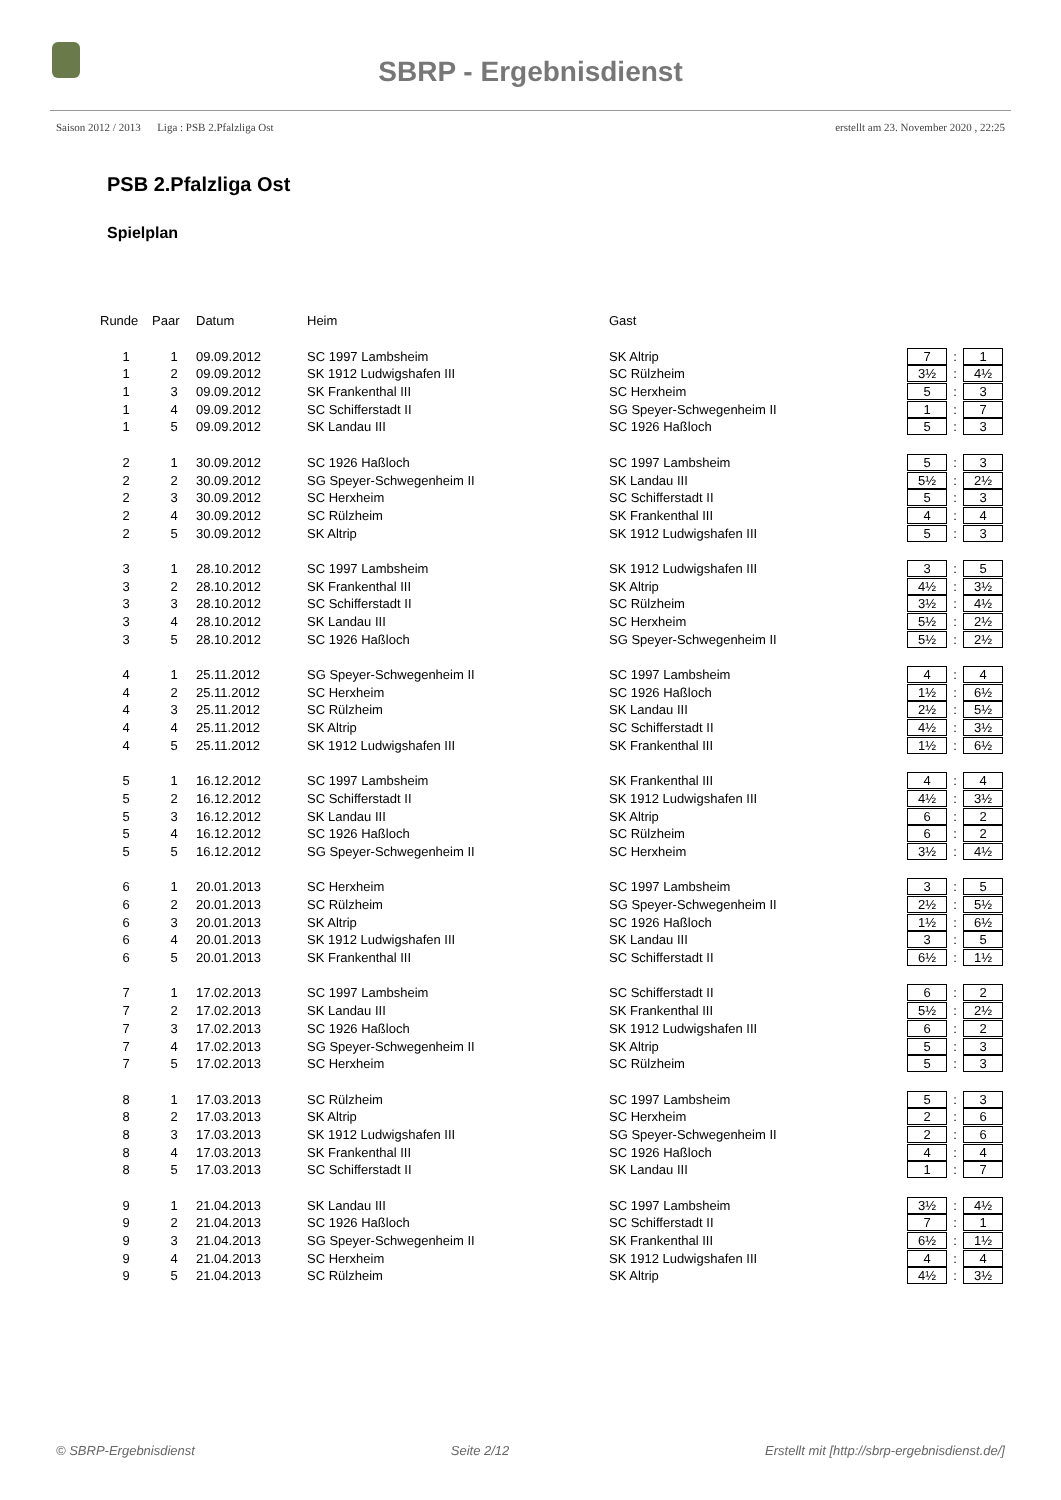SBRP - Ergebnisdienst
Saison 2012 / 2013 Liga : PSB 2.Pfalzliga Ost erstellt am 23. November 2020 , 22:25
PSB 2.Pfalzliga Ost
Spielplan
| Runde | Paar | Datum | Heim | Gast | | | |
| --- | --- | --- | --- | --- | --- | --- | --- |
| 1 | 1 | 09.09.2012 | SC 1997 Lambsheim | SK Altrip | 7 | : | 1 |
| 1 | 2 | 09.09.2012 | SK 1912 Ludwigshafen III | SC Rülzheim | 3½ | : | 4½ |
| 1 | 3 | 09.09.2012 | SK Frankenthal III | SC Herxheim | 5 | : | 3 |
| 1 | 4 | 09.09.2012 | SC Schifferstadt II | SG Speyer-Schwegenheim II | 1 | : | 7 |
| 1 | 5 | 09.09.2012 | SK Landau III | SC 1926 Haßloch | 5 | : | 3 |
| 2 | 1 | 30.09.2012 | SC 1926 Haßloch | SC 1997 Lambsheim | 5 | : | 3 |
| 2 | 2 | 30.09.2012 | SG Speyer-Schwegenheim II | SK Landau III | 5½ | : | 2½ |
| 2 | 3 | 30.09.2012 | SC Herxheim | SC Schifferstadt II | 5 | : | 3 |
| 2 | 4 | 30.09.2012 | SC Rülzheim | SK Frankenthal III | 4 | : | 4 |
| 2 | 5 | 30.09.2012 | SK Altrip | SK 1912 Ludwigshafen III | 5 | : | 3 |
| 3 | 1 | 28.10.2012 | SC 1997 Lambsheim | SK 1912 Ludwigshafen III | 3 | : | 5 |
| 3 | 2 | 28.10.2012 | SK Frankenthal III | SK Altrip | 4½ | : | 3½ |
| 3 | 3 | 28.10.2012 | SC Schifferstadt II | SC Rülzheim | 3½ | : | 4½ |
| 3 | 4 | 28.10.2012 | SK Landau III | SC Herxheim | 5½ | : | 2½ |
| 3 | 5 | 28.10.2012 | SC 1926 Haßloch | SG Speyer-Schwegenheim II | 5½ | : | 2½ |
| 4 | 1 | 25.11.2012 | SG Speyer-Schwegenheim II | SC 1997 Lambsheim | 4 | : | 4 |
| 4 | 2 | 25.11.2012 | SC Herxheim | SC 1926 Haßloch | 1½ | : | 6½ |
| 4 | 3 | 25.11.2012 | SC Rülzheim | SK Landau III | 2½ | : | 5½ |
| 4 | 4 | 25.11.2012 | SK Altrip | SC Schifferstadt II | 4½ | : | 3½ |
| 4 | 5 | 25.11.2012 | SK 1912 Ludwigshafen III | SK Frankenthal III | 1½ | : | 6½ |
| 5 | 1 | 16.12.2012 | SC 1997 Lambsheim | SK Frankenthal III | 4 | : | 4 |
| 5 | 2 | 16.12.2012 | SC Schifferstadt II | SK 1912 Ludwigshafen III | 4½ | : | 3½ |
| 5 | 3 | 16.12.2012 | SK Landau III | SK Altrip | 6 | : | 2 |
| 5 | 4 | 16.12.2012 | SC 1926 Haßloch | SC Rülzheim | 6 | : | 2 |
| 5 | 5 | 16.12.2012 | SG Speyer-Schwegenheim II | SC Herxheim | 3½ | : | 4½ |
| 6 | 1 | 20.01.2013 | SC Herxheim | SC 1997 Lambsheim | 3 | : | 5 |
| 6 | 2 | 20.01.2013 | SC Rülzheim | SG Speyer-Schwegenheim II | 2½ | : | 5½ |
| 6 | 3 | 20.01.2013 | SK Altrip | SC 1926 Haßloch | 1½ | : | 6½ |
| 6 | 4 | 20.01.2013 | SK 1912 Ludwigshafen III | SK Landau III | 3 | : | 5 |
| 6 | 5 | 20.01.2013 | SK Frankenthal III | SC Schifferstadt II | 6½ | : | 1½ |
| 7 | 1 | 17.02.2013 | SC 1997 Lambsheim | SC Schifferstadt II | 6 | : | 2 |
| 7 | 2 | 17.02.2013 | SK Landau III | SK Frankenthal III | 5½ | : | 2½ |
| 7 | 3 | 17.02.2013 | SC 1926 Haßloch | SK 1912 Ludwigshafen III | 6 | : | 2 |
| 7 | 4 | 17.02.2013 | SG Speyer-Schwegenheim II | SK Altrip | 5 | : | 3 |
| 7 | 5 | 17.02.2013 | SC Herxheim | SC Rülzheim | 5 | : | 3 |
| 8 | 1 | 17.03.2013 | SC Rülzheim | SC 1997 Lambsheim | 5 | : | 3 |
| 8 | 2 | 17.03.2013 | SK Altrip | SC Herxheim | 2 | : | 6 |
| 8 | 3 | 17.03.2013 | SK 1912 Ludwigshafen III | SG Speyer-Schwegenheim II | 2 | : | 6 |
| 8 | 4 | 17.03.2013 | SK Frankenthal III | SC 1926 Haßloch | 4 | : | 4 |
| 8 | 5 | 17.03.2013 | SC Schifferstadt II | SK Landau III | 1 | : | 7 |
| 9 | 1 | 21.04.2013 | SK Landau III | SC 1997 Lambsheim | 3½ | : | 4½ |
| 9 | 2 | 21.04.2013 | SC 1926 Haßloch | SC Schifferstadt II | 7 | : | 1 |
| 9 | 3 | 21.04.2013 | SG Speyer-Schwegenheim II | SK Frankenthal III | 6½ | : | 1½ |
| 9 | 4 | 21.04.2013 | SC Herxheim | SK 1912 Ludwigshafen III | 4 | : | 4 |
| 9 | 5 | 21.04.2013 | SC Rülzheim | SK Altrip | 4½ | : | 3½ |
© SBRP-Ergebnisdienst Seite 2/12 Erstellt mit [http://sbrp-ergebnisdienst.de/]